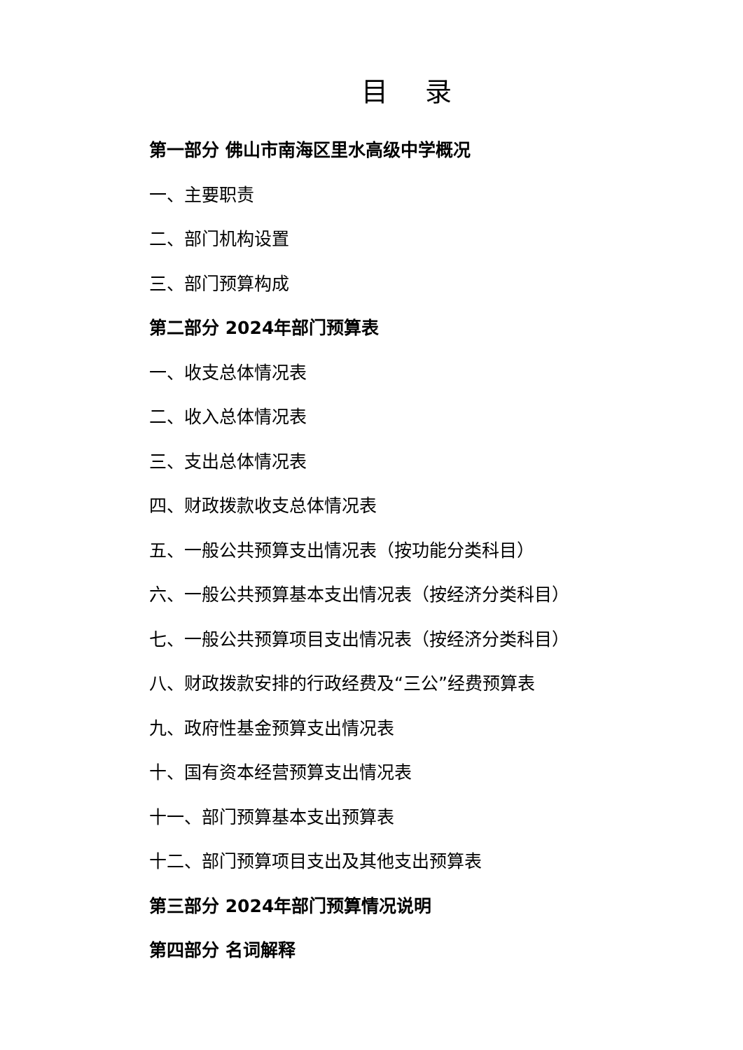目 录
第一部分 佛山市南海区里水高级中学概况
一、主要职责
二、部门机构设置
三、部门预算构成
第二部分 2024年部门预算表
一、收支总体情况表
二、收入总体情况表
三、支出总体情况表
四、财政拨款收支总体情况表
五、一般公共预算支出情况表（按功能分类科目）
六、一般公共预算基本支出情况表（按经济分类科目）
七、一般公共预算项目支出情况表（按经济分类科目）
八、财政拨款安排的行政经费及“三公”经费预算表
九、政府性基金预算支出情况表
十、国有资本经营预算支出情况表
十一、部门预算基本支出预算表
十二、部门预算项目支出及其他支出预算表
第三部分 2024年部门预算情况说明
第四部分 名词解释